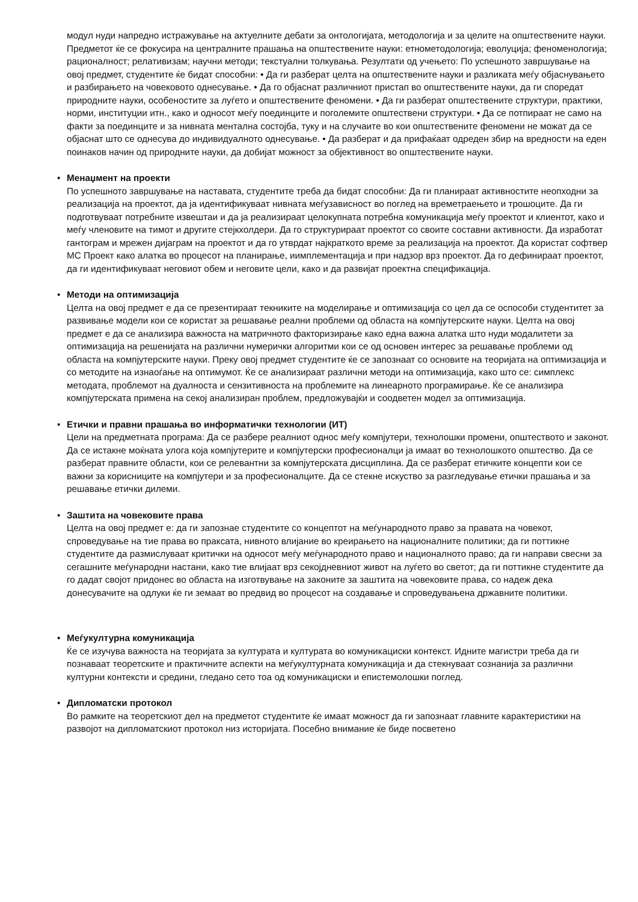модул нуди напредно истражување на актуелните дебати за онтологијата, методологија и за целите на општествените науки. Предметот ќе се фокусира на централните прашања на општествените науки: етнометодологија; еволуција; феноменологија; рационалност; релативизам; научни методи; текстуални толкувања. Резултати од учењето: По успешното завршување на овој предмет, студентите ќе бидат способни: • Да ги разберат целта на општествените науки и разликата меѓу објаснувањето и разбирањето на човековото однесување. • Да го објаснат различниот пристап во општествените науки, да ги споредат природните науки, особеностите за луѓето и општествените феномени. • Да ги разберат општествените структури, практики, норми, институции итн., како и односот меѓу поединците и поголемите општествени структури. • Да се потпираат не само на факти за поединците и за нивната ментална состојба, туку и на случаите во кои општествените феномени не можат да се објаснат што се однесува до индивидуалното однесување. • Да разберат и да прифаќаат одреден збир на вредности на еден поинаков начин од природните науки, да добијат можност за објективност во општествените науки.
•
Менаџмент на проекти
По успешното завршување на наставата, студентите треба да бидат способни: Да ги планираат активностите неопходни за реализација на проектот, да ја идентификуваат нивната меѓузависност во поглед на времетраењето и трошоците. Да ги подготвуваат потребните извештаи и да ја реализираат целокупната потребна комуникација меѓу проектот и клиентот, како и меѓу членовите на тимот и другите стејкхолдери. Да го структурираат проектот со своите составни активности. Да изработат гантограм и мрежен дијаграм на проектот и да го утврдат најкраткото време за реализација на проектот. Да користат софтвер МС Проект како алатка во процесот на планирање, иимплементација и при надзор врз проектот. Да го дефинираат проектот, да ги идентификуваат неговиот обем и неговите цели, како и да развијат проектна спецификација.
•
Методи на оптимизација
Целта на овој предмет е да се презентираат тeкниките на моделирање и оптимизација со цел да се оспособи студентитет за развивање модели кои се користат за решавање реални проблеми од областа на компјутерските науки. Целта на овој предмет е да се анализира важноста на матричното факторизирање како една важна алатка што нуди модалитети за оптимизација на решенијата на различни нумерички алгоритми кои се од основен интерес за решавање проблеми од областа на компјутерските науки. Преку овој предмет студентите ќе се запознаат со основите на теоријата на оптимизација и со методите на изнаоѓање на оптимумот. Ќе се анализираат различни методи на оптимизација, како што се: симплекс методата, проблемот на дуалноста и сензитивноста на проблемите на линеарното програмирање. Ќе се анализира компјутерската примена на секој анализиран проблем, предложувајќи и соодветен модел за оптимизација.
•
Етички и правни прашања во информатички технологии (ИТ)
Цели на предметната програма: Да се разбере реалниот однос меѓу компјутери, технолошки промени, општеството и законот. Да се истакне моќната улога која компјутерите и компјутерски професионалци ја имаат во технолошкото општество. Да се разберат правните области, кои се релевантни за компјутерската дисциплина. Да се разберат етичките концепти кои се важни за корисниците на компјутери и за професионалците. Да се стекне искуство за разгледување етички прашања и за решавање етички дилеми.
•
Заштита на човековите права
Целта на овој предмет е: да ги запознае студентите со концептот на меѓународното право за правата на човекот, спроведување на тие права во праксата, нивното влијание во креирањето на националните политики; да ги поттикне студентите да размислуваат критички на односот меѓу меѓународното право и националното право; да ги направи свесни за сегашните меѓународни настани, како тие влијаат врз секојдневниот живот на луѓето во светот; да ги поттикне студентите да го дадат својот придонес во областа на изготвување на законите за заштита на човековите права, со надеж дека донесувачите на одлуки ќе ги земаат во предвид во процесот на создавање и спроведувањена државните политики.
•
Меѓукултурна комуникација
Ќе се изучува важноста на теоријата за културата и културата во комуникациски контекст. Идните магистри треба да ги познаваат теоретските и практичните аспекти на меѓукултурната комуникација и да стекнуваат сознанија за различни културни контексти и средини, гледано сето тоа од комуникациски и епистемолошки поглед.
•
Дипломатски протокол
Во рамките на теоретскиот дел на предметот студентите ќе имаат можност да ги запознаат главните карактеристики на развојот на дипломатскиот протокол низ историјата. Посебно внимание ќе биде посветено